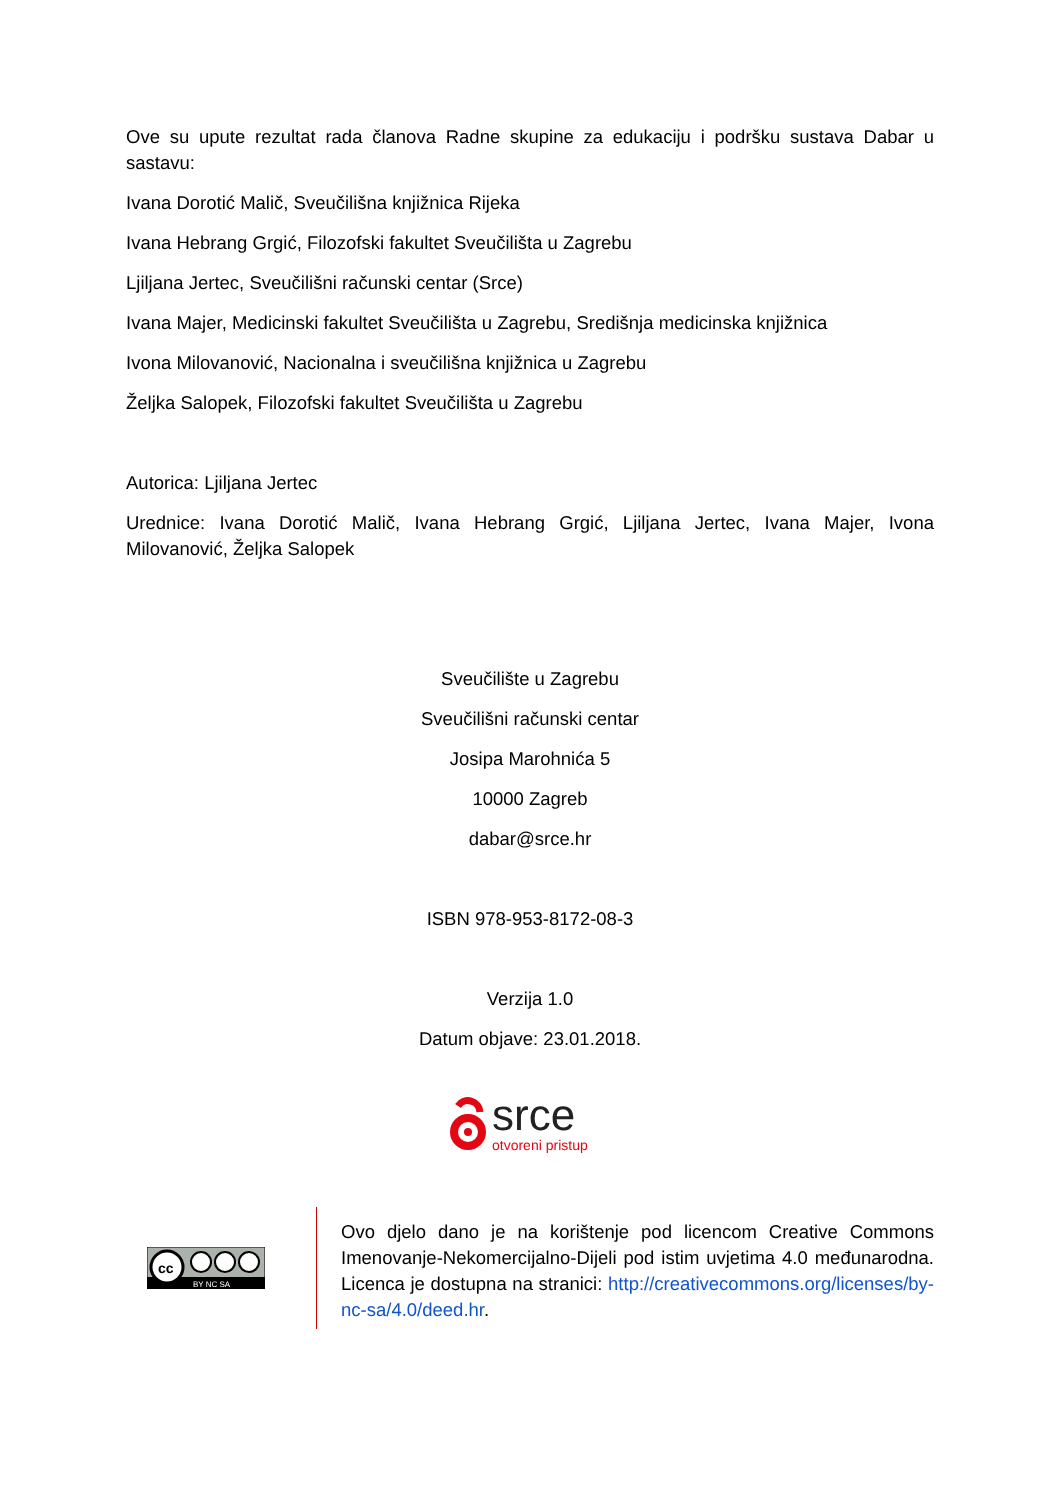Ove su upute rezultat rada članova Radne skupine za edukaciju i podršku sustava Dabar u sastavu:
Ivana Dorotić Malič, Sveučilišna knjižnica Rijeka
Ivana Hebrang Grgić, Filozofski fakultet Sveučilišta u Zagrebu
Ljiljana Jertec, Sveučilišni računski centar (Srce)
Ivana Majer, Medicinski fakultet Sveučilišta u Zagrebu, Središnja medicinska knjižnica
Ivona Milovanović, Nacionalna i sveučilišna knjižnica u Zagrebu
Željka Salopek, Filozofski fakultet Sveučilišta u Zagrebu
Autorica: Ljiljana Jertec
Urednice: Ivana Dorotić Malič, Ivana Hebrang Grgić, Ljiljana Jertec, Ivana Majer, Ivona Milovanović, Željka Salopek
Sveučilište u Zagrebu
Sveučilišni računski centar
Josipa Marohnića 5
10000 Zagreb
dabar@srce.hr
ISBN 978-953-8172-08-3
Verzija 1.0
Datum objave: 23.01.2018.
srce
otvoreni pristup
cc
BY NC SA
Ovo djelo dano je na korištenje pod licencom Creative Commons Imenovanje-Nekomercijalno-Dijeli pod istim uvjetima 4.0 međunarodna. Licenca je dostupna na stranici: http://creativecommons.org/licenses/by-nc-sa/4.0/deed.hr.